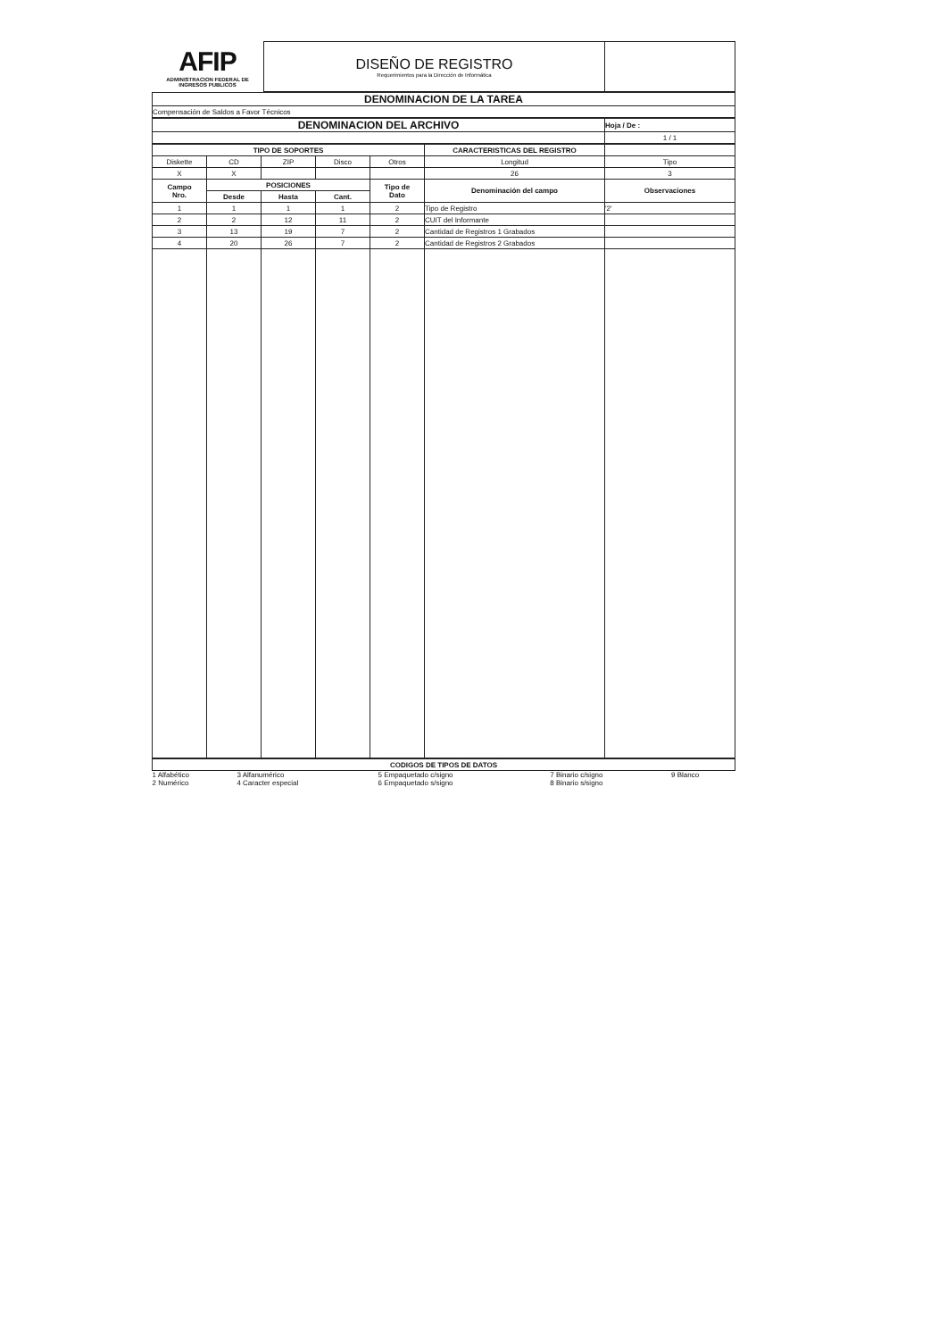| AFIP ADMINISTRACION FEDERAL DE INGRESOS PUBLICOS | DISEÑO DE REGISTRO Requerimientos para la Dirección de Informática | |
| DENOMINACION DE LA TAREA |
| Compensación de Saldos a Favor Técnicos |
| DENOMINACION DEL ARCHIVO | Hoja / De : |
| | 1 / 1 |
| TIPO DE SOPORTES | | | | | CARACTERISTICAS DEL REGISTRO | |
| --- | --- | --- | --- | --- | --- | --- |
| Diskette | CD | ZIP | Disco | Otros | Longitud | Tipo |
| X | X | | | | 26 | 3 |
| Campo Nro. | POSICIONES | | | Tipo de Dato | Denominación del campo | Observaciones |
| | Desde | Hasta | Cant. | | | |
| 1 | 1 | 1 | 1 | 2 | Tipo de Registro | '2' |
| 2 | 2 | 12 | 11 | 2 | CUIT del Informante | |
| 3 | 13 | 19 | 7 | 2 | Cantidad de Registros 1 Grabados | |
| 4 | 20 | 26 | 7 | 2 | Cantidad de Registros 2 Grabados | |
| CODIGOS DE TIPOS DE DATOS | | | | |
| --- | --- | --- | --- | --- |
| 1 Alfabético 2 Numérico | 3 Alfanumérico 4 Caracter especial | 5 Empaquetado c/signo 6 Empaquetado s/signo | 7 Binario c/signo 8 Binario s/signo | 9 Blanco |